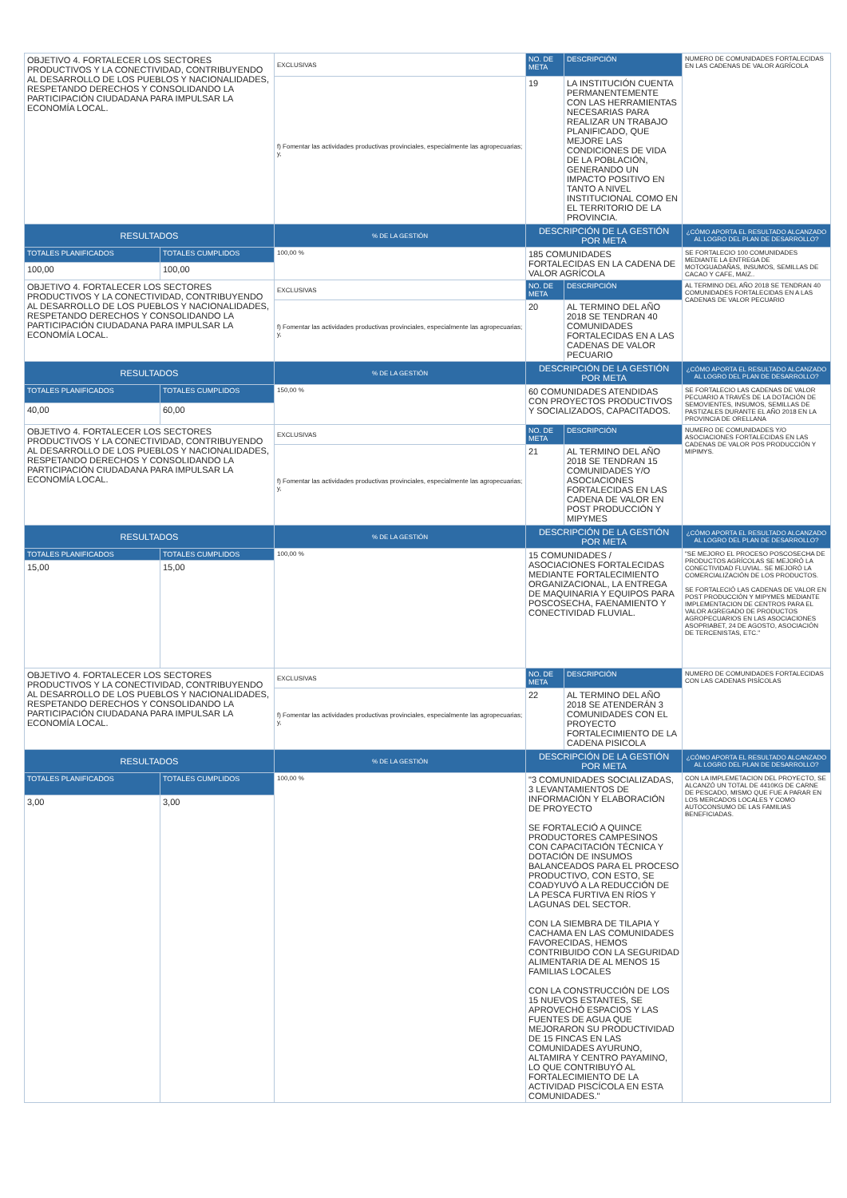| OBJETIVO 4. FORTALECER LOS SECTORES PRODUCTIVOS Y LA CONECTIVIDAD, CONTRIBUYENDO AL DESARROLLO DE LOS PUEBLOS Y NACIONALIDADES, RESPETANDO DERECHOS Y CONSOLIDANDO LA PARTICIPACIÓN CIUDADANA PARA IMPULSAR LA ECONOMÍA LOCAL. | | EXCLUSIVAS | NO. DE META | DESCRIPCIÓN | NUMERO DE COMUNIDADES FORTALECIDAS EN LAS CADENAS DE VALOR AGRÍCOLA |
| | | f) Fomentar las actividades productivas provinciales, especialmente las agropecuarias; y, | 19 | LA INSTITUCIÓN CUENTA PERMANENTEMENTE CON LAS HERRAMIENTAS NECESARIAS PARA REALIZAR UN TRABAJO PLANIFICADO, QUE MEJORE LAS CONDICIONES DE VIDA DE LA POBLACIÓN, GENERANDO UN IMPACTO POSITIVO EN TANTO A NIVEL INSTITUCIONAL COMO EN EL TERRITORIO DE LA PROVINCIA. | |
| RESULTADOS | | % DE LA GESTIÓN | DESCRIPCIÓN DE LA GESTIÓN POR META | | ¿CÓMO APORTA EL RESULTADO ALCANZADO AL LOGRO DEL PLAN DE DESARROLLO? |
| TOTALES PLANIFICADOS | TOTALES CUMPLIDOS | 100,00 % | 185 COMUNIDADES FORTALECIDAS EN LA CADENA DE VALOR AGRÍCOLA | | SE FORTALECIO 100 COMUNIDADES MEDIANTE LA ENTREGA DE MOTOGUADAÑAS, INSUMOS, SEMILLAS DE CACAO Y CAFE, MAIZ.. |
| 100,00 | 100,00 | | | | |
| OBJETIVO 4. FORTALECER LOS SECTORES PRODUCTIVOS Y LA CONECTIVIDAD, CONTRIBUYENDO AL DESARROLLO DE LOS PUEBLOS Y NACIONALIDADES, RESPETANDO DERECHOS Y CONSOLIDANDO LA PARTICIPACIÓN CIUDADANA PARA IMPULSAR LA ECONOMÍA LOCAL. | | EXCLUSIVAS | NO. DE META | DESCRIPCIÓN | AL TERMINO DEL AÑO 2018 SE TENDRAN 40 COMUNIDADES FORTALECIDAS EN A LAS CADENAS DE VALOR PECUARIO |
| | | f) Fomentar las actividades productivas provinciales, especialmente las agropecuarias; y, | 20 | AL TERMINO DEL AÑO 2018 SE TENDRAN 40 COMUNIDADES FORTALECIDAS EN A LAS CADENAS DE VALOR PECUARIO | |
| RESULTADOS | | % DE LA GESTIÓN | DESCRIPCIÓN DE LA GESTIÓN POR META | | ¿CÓMO APORTA EL RESULTADO ALCANZADO AL LOGRO DEL PLAN DE DESARROLLO? |
| TOTALES PLANIFICADOS | TOTALES CUMPLIDOS | 150,00 % | 60 COMUNIDADES ATENDIDAS CON PROYECTOS PRODUCTIVOS Y SOCIALIZADOS, CAPACITADOS. | | SE FORTALECIO LAS CADENAS DE VALOR PECUARIO A TRAVÉS DE LA DOTACIÓN DE SEMOVIENTES, INSUMOS, SEMILLAS DE PASTIZALES DURANTE EL AÑO 2018 EN LA PROVINCIA DE ORELLANA |
| 40,00 | 60,00 | | | | |
| OBJETIVO 4. FORTALECER LOS SECTORES PRODUCTIVOS Y LA CONECTIVIDAD, CONTRIBUYENDO AL DESARROLLO DE LOS PUEBLOS Y NACIONALIDADES, RESPETANDO DERECHOS Y CONSOLIDANDO LA PARTICIPACIÓN CIUDADANA PARA IMPULSAR LA ECONOMÍA LOCAL. | | EXCLUSIVAS | NO. DE META | DESCRIPCIÓN | NUMERO DE COMUNIDADES Y/O ASOCIACIONES FORTALECIDAS EN LAS CADENAS DE VALOR POS PRODUCCIÓN Y MIPIMYS. |
| | | f) Fomentar las actividades productivas provinciales, especialmente las agropecuarias; y, | 21 | AL TERMINO DEL AÑO 2018 SE TENDRAN 15 COMUNIDADES Y/O ASOCIACIONES FORTALECIDAS EN LAS CADENA DE VALOR EN POST PRODUCCIÓN Y MIPYMES | |
| RESULTADOS | | % DE LA GESTIÓN | DESCRIPCIÓN DE LA GESTIÓN POR META | | ¿CÓMO APORTA EL RESULTADO ALCANZADO AL LOGRO DEL PLAN DE DESARROLLO? |
| TOTALES PLANIFICADOS | TOTALES CUMPLIDOS | 100,00 % | 15 COMUNIDADES / ASOCIACIONES FORTALECIDAS MEDIANTE FORTALECIMIENTO ORGANIZACIONAL, LA ENTREGA DE MAQUINARIA Y EQUIPOS PARA POSCOSECHA, FAENAMIENTO Y CONECTIVIDAD FLUVIAL. | | "SE MEJORO EL PROCESO POSCOSECHA DE PRODUCTOS AGRÍCOLAS SE MEJORÓ LA CONECTIVIDAD FLUVIAL. SE MEJORÓ LA COMERCIALIZACIÓN DE LOS PRODUCTOS. SE FORTALECIÓ LAS CADENAS DE VALOR EN POST PRODUCCIÓN Y MIPYMES MEDIANTE IMPLEMENTACION DE CENTROS PARA EL VALOR AGREGADO DE PRODUCTOS AGROPECUARIOS EN LAS ASOCIACIONES ASOPRIABET, 24 DE AGOSTO, ASOCIACIÓN DE TERCENISTAS, ETC." |
| 15,00 | 15,00 | | | | |
| OBJETIVO 4. FORTALECER LOS SECTORES PRODUCTIVOS Y LA CONECTIVIDAD, CONTRIBUYENDO AL DESARROLLO DE LOS PUEBLOS Y NACIONALIDADES, RESPETANDO DERECHOS Y CONSOLIDANDO LA PARTICIPACIÓN CIUDADANA PARA IMPULSAR LA ECONOMÍA LOCAL. | | EXCLUSIVAS | NO. DE META | DESCRIPCIÓN | NUMERO DE COMUNIDADES FORTALECIDAS CON LAS CADENAS PISÍCOLAS |
| | | f) Fomentar las actividades productivas provinciales, especialmente las agropecuarias; y, | 22 | AL TERMINO DEL AÑO 2018 SE ATENDERÁN 3 COMUNIDADES CON EL PROYECTO FORTALECIMIENTO DE LA CADENA PISICOLA | |
| RESULTADOS | | % DE LA GESTIÓN | DESCRIPCIÓN DE LA GESTIÓN POR META | | ¿CÓMO APORTA EL RESULTADO ALCANZADO AL LOGRO DEL PLAN DE DESARROLLO? |
| TOTALES PLANIFICADOS | TOTALES CUMPLIDOS | 100,00 % | "3 COMUNIDADES SOCIALIZADAS, 3 LEVANTAMIENTOS DE INFORMACIÓN Y ELABORACIÓN DE PROYECTO SE FORTALECIÓ A QUINCE PRODUCTORES CAMPESINOS CON CAPACITACIÓN TÉCNICA Y DOTACIÓN DE INSUMOS BALANCEADOS PARA EL PROCESO PRODUCTIVO, CON ESTO, SE COADYUVÓ A LA REDUCCIÓN DE LA PESCA FURTIVA EN RÍOS Y LAGUNAS DEL SECTOR. CON LA SIEMBRA DE TILAPIA Y CACHAMA EN LAS COMUNIDADES FAVORECIDAS, HEMOS CONTRIBUIDO CON LA SEGURIDAD ALIMENTARIA DE AL MENOS 15 FAMILIAS LOCALES CON LA CONSTRUCCIÓN DE LOS 15 NUEVOS ESTANTES, SE APROVECHÓ ESPACIOS Y LAS FUENTES DE AGUA QUE MEJORARON SU PRODUCTIVIDAD DE 15 FINCAS EN LAS COMUNIDADES AYURUNO, ALTAMIRA Y CENTRO PAYAMINO, LO QUE CONTRIBUYÓ AL FORTALECIMIENTO DE LA ACTIVIDAD PISCÍCOLA EN ESTA COMUNIDADES." | | CON LA IMPLEMETACION DEL PROYECTO, SE ALCANZÓ UN TOTAL DE 4410KG DE CARNE DE PESCADO, MISMO QUE FUE A PARAR EN LOS MERCADOS LOCALES Y COMO AUTOCONSUMO DE LAS FAMILIAS BENEFICIADAS. |
| 3,00 | 3,00 | | | | |